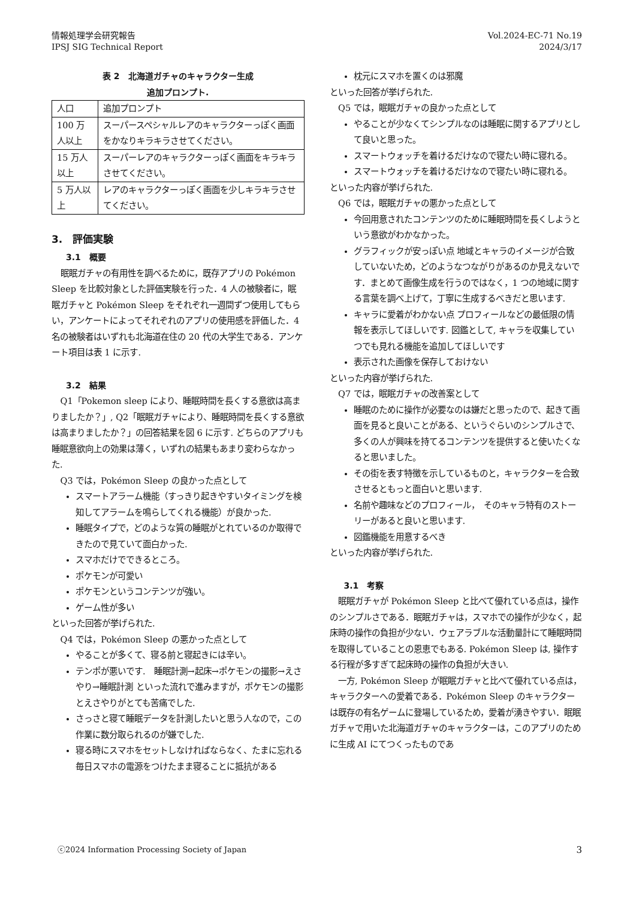情報処理学会研究報告
IPSJ SIG Technical Report
Vol.2024-EC-71 No.19
2024/3/17
表 2　北海道ガチャのキャラクター生成
追加プロンプト.
| 人口 | 追加プロンプト |
| 100 万人以上 | スーパースペシャルレアのキャラクターっぽく画面をかなりキラキラさせてください。 |
| 15 万人以上 | スーパーレアのキャラクターっぽく画面をキラキラさせてください。 |
| 5 万人以上 | レアのキャラクターっぽく画面を少しキラキラさせてください。 |
3.　評価実験
3.1　概要
眠眠ガチャの有用性を調べるために，既存アプリの Pokémon Sleep を比較対象とした評価実験を行った．4 人の被験者に，眠眠ガチャと Pokémon Sleep をそれぞれ一週間ずつ使用してもらい，アンケートによってそれぞれのアプリの使用感を評価した．4 名の被験者はいずれも北海道在住の 20 代の大学生である．アンケート項目は表 1 に示す.
3.2　結果
Q1「Pokemon sleep により、睡眠時間を長くする意欲は高まりましたか？」, Q2「眠眠ガチャにより、睡眠時間を長くする意欲は高まりましたか？」の回答結果を図 6 に示す. どちらのアプリも睡眠意欲向上の効果は薄く，いずれの結果もあまり変わらなかった.
Q3 では，Pokémon Sleep の良かった点として
スマートアラーム機能（すっきり起きやすいタイミングを検知してアラームを鳴らしてくれる機能）が良かった.
睡眠タイプで，どのような質の睡眠がとれているのか取得できたので見ていて面白かった.
スマホだけでできるところ。
ポケモンが可愛い
ポケモンというコンテンツが強い。
ゲーム性が多い
といった回答が挙げられた.
Q4 では，Pokémon Sleep の悪かった点として
やることが多くて、寝る前と寝起きには辛い。
テンポが悪いです.　睡眠計測→起床→ポケモンの撮影→えさやり→睡眠計測 といった流れで進みますが，ポケモンの撮影とえさやりがとても苦痛でした.
さっさと寝て睡眠データを計測したいと思う人なので，この作業に数分取られるのが嫌でした.
寝る時にスマホをセットしなければならなく、たまに忘れる毎日スマホの電源をつけたまま寝ることに抵抗がある
枕元にスマホを置くのは邪魔
といった回答が挙げられた.
Q5 では，眠眠ガチャの良かった点として
やることが少なくてシンプルなのは睡眠に関するアプリとして良いと思った。
スマートウォッチを着けるだけなので寝たい時に寝れる。
スマートウォッチを着けるだけなので寝たい時に寝れる。
といった内容が挙げられた.
Q6 では，眠眠ガチャの悪かった点として
今回用意されたコンテンツのために睡眠時間を長くしようという意欲がわかなかった。
グラフィックが安っぽい点 地域とキャラのイメージが合致していないため，どのようなつながりがあるのか見えないです．まとめて画像生成を行うのではなく，1 つの地域に関する言葉を調べ上げて，丁寧に生成するべきだと思います.
キャラに愛着がわかない点 プロフィールなどの最低限の情報を表示してほしいです. 図鑑として, キャラを収集していつでも見れる機能を追加してほしいです
表示された画像を保存しておけない
といった内容が挙げられた.
Q7 では，眠眠ガチャの改善案として
睡眠のために操作が必要なのは嫌だと思ったので、起きて画面を見ると良いことがある、というぐらいのシンプルさで、多くの人が興味を持てるコンテンツを提供すると使いたくなると思いました。
その街を表す特徴を示しているものと，キャラクターを合致させるともっと面白いと思います.
名前や趣味などのプロフィール，　そのキャラ特有のストーリーがあると良いと思います.
図鑑機能を用意するべき
といった内容が挙げられた.
3.1　考察
眠眠ガチャが Pokémon Sleep と比べて優れている点は，操作のシンプルさである．眠眠ガチャは，スマホでの操作が少なく，起床時の操作の負担が少ない．ウェアラブルな活動量計にて睡眠時間を取得していることの恩恵でもある. Pokémon Sleep は, 操作する行程が多すぎて起床時の操作の負担が大きい.
一方, Pokémon Sleep が眠眠ガチャと比べて優れている点は，キャラクターへの愛着である．Pokémon Sleep のキャラクターは既存の有名ゲームに登場しているため，愛着が湧きやすい．眠眠ガチャで用いた北海道ガチャのキャラクターは，このアプリのために生成 AI にてつくったものであ
ⓒ2024 Information Processing Society of Japan 3